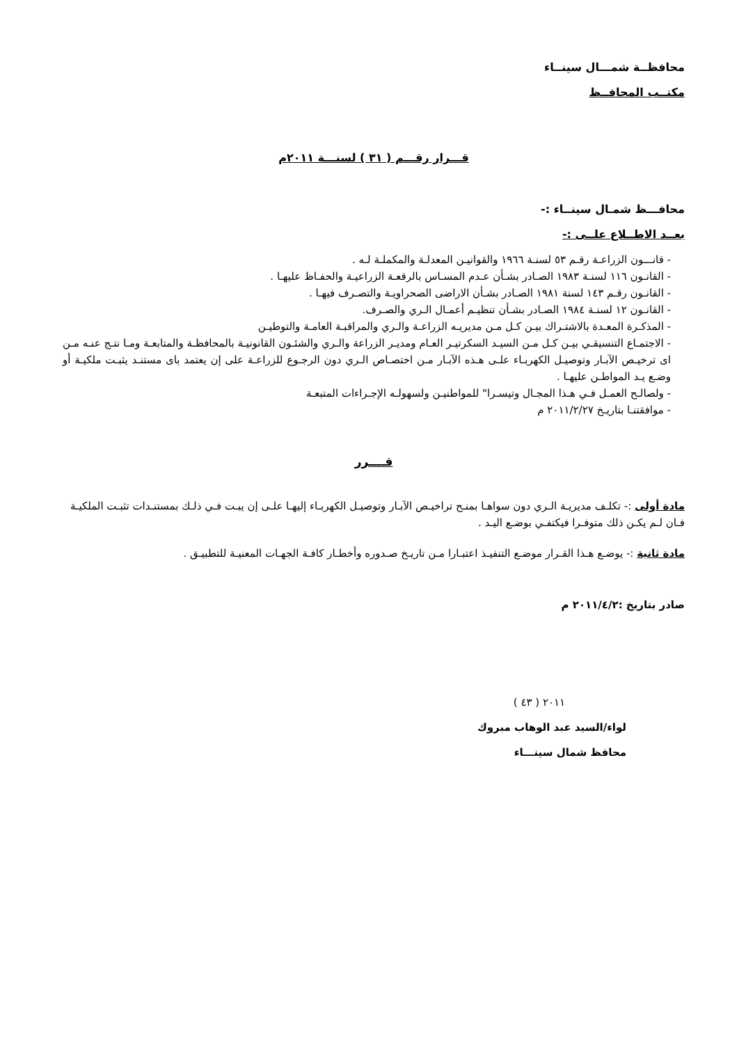محافظــة شمـــال سينــاء
مكتــب المحافــظ
قـــرار رقـــم ( ٣١ ) لسنـــة ٢٠١١م
محافـــظ شمـال سينــاء :-
بعــد الاطــلاع علــى :-
- قانـــون الزراعـة رقـم ٥٣ لسنـة ١٩٦٦ والقوانيـن المعدلـة والمكملـة لـه .
- القانـون ١١٦ لسنـة ١٩٨٣ الصـادر بشـأن عـدم المسـاس بالرقعـة الزراعيـة والحفـاظ عليهـا .
- القانـون رقـم ١٤٣ لسنة ١٩٨١ الصـادر بشـأن الاراضى الصحراويـة والتصـرف فيهـا .
- القانـون ١٢ لسنـة ١٩٨٤ الصـادر بشـأن تنظيـم أعمـال الـري والصـرف.
- المذكـرة المعـدة بالاشتـراك بيـن كـل مـن مديريـه الزراعـة والـري والمراقبـة العامـة والتوطيـن
- الاجتمـاع التنسيقـي بيـن كـل مـن السيـد السكرتيـر العـام ومديـر الزراعة والـري والشئـون القانونيـة بالمحافظـة والمتابعـة ومـا نتـج عنـه مـن اى ترخيـص الآبـار وتوصيـل الكهربـاء علـى هـذه الآبـار مـن اختصـاص الـري دون الرجـوع للزراعـة على إن يعتمد باى مستنـد يثبـت ملكيـة أو وضـع يـد المواطـن عليهـا .
- ولصالـح العمـل فـي هـذا المجـال وتيسـرا" للمواطنيـن ولسهولـه الإجـراءات المتبعـة
- موافقتنـا بتاريـخ ٢٠١١/٢/٢٧ م
قــــرر
مادة أولى :- تكلـف مديريـة الـري دون سواهـا بمنـح تراخيـص الآبـار وتوصيـل الكهربـاء إليهـا علـى إن يبـت فـي ذلـك بمستنـدات تثبـت الملكيـة فـان لـم يكـن ذلك متوفـرا فيكتفـي بوضـع اليـد .
مادة ثانية :- يوضـع هـذا القـرار موضـع التنفيـذ اعتبـارا مـن تاريـخ صـدوره وأخطـار كافـة الجهـات المعنيـة للتطبيـق .
صادر بتاريخ :٢٠١١/٤/٢ م
٢٠١١ ( ٤٣ )
لواء/السيد عبد الوهاب مبروك
محافظ شمال سينـــاء